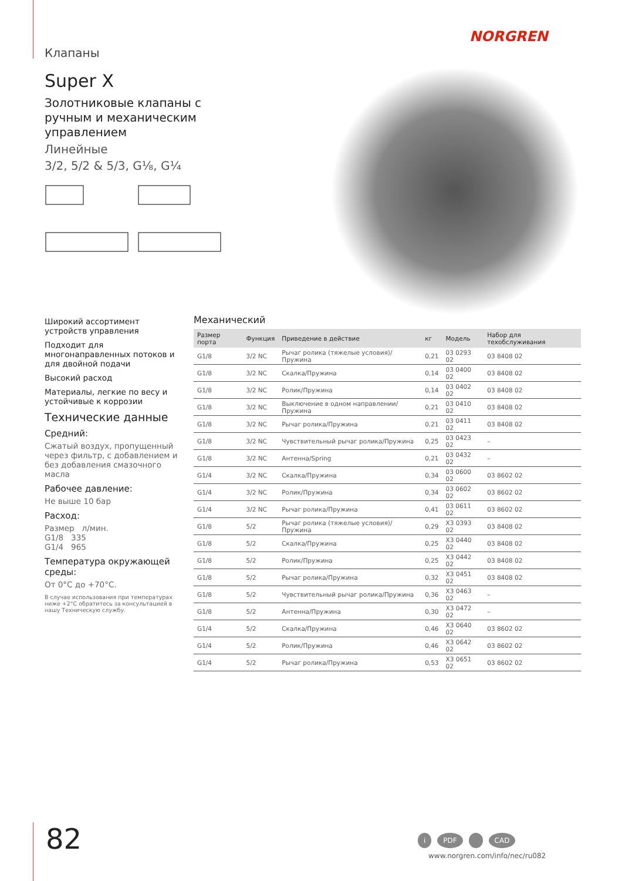Клапаны
NORGREN
Super X
Золотниковые клапаны с ручным и механическим управлением
Линейные
3/2, 5/2 & 5/3, G⅛, G¼
Широкий ассортимент устройств управления
Подходит для многонаправленных потоков и для двойной подачи
Высокий расход
Материалы, легкие по весу и устойчивые к коррозии
Технические данные
Средний:
Сжатый воздух, пропущенный через фильтр, с добавлением и без добавления смазочного масла
Рабочее давление:
Не выше 10 бар
Расход:
Размер л/мин.
G1/8 335
G1/4 965
Температура окружающей среды:
От 0°C до +70°C.
В случае использования при температурах ниже +2°C обратитесь за консультацией в нашу Техническую службу.
Механический
| Размер порта | Функция | Приведение в действие | кг | Модель | Набор для техобслуживания |
| --- | --- | --- | --- | --- | --- |
| G1/8 | 3/2 NC | Рычаг ролика (тяжелые условия)/Пружина | 0,21 | 03 0293 02 | 03 8408 02 |
| G1/8 | 3/2 NC | Скалка/Пружина | 0,14 | 03 0400 02 | 03 8408 02 |
| G1/8 | 3/2 NC | Ролик/Пружина | 0,14 | 03 0402 02 | 03 8408 02 |
| G1/8 | 3/2 NC | Выключение в одном направлении/Пружина | 0,21 | 03 0410 02 | 03 8408 02 |
| G1/8 | 3/2 NC | Рычаг ролика/Пружина | 0,21 | 03 0411 02 | 03 8408 02 |
| G1/8 | 3/2 NC | Чувствительный рычаг ролика/Пружина | 0,25 | 03 0423 02 | – |
| G1/8 | 3/2 NC | Антенна/Spring | 0,21 | 03 0432 02 | – |
| G1/4 | 3/2 NC | Скалка/Пружина | 0,34 | 03 0600 02 | 03 8602 02 |
| G1/4 | 3/2 NC | Ролик/Пружина | 0,34 | 03 0602 02 | 03 8602 02 |
| G1/4 | 3/2 NC | Рычаг ролика/Пружина | 0,41 | 03 0611 02 | 03 8602 02 |
| G1/8 | 5/2 | Рычаг ролика (тяжелые условия)/Пружина | 0,29 | X3 0393 02 | 03 8408 02 |
| G1/8 | 5/2 | Скалка/Пружина | 0,25 | X3 0440 02 | 03 8408 02 |
| G1/8 | 5/2 | Ролик/Пружина | 0,25 | X3 0442 02 | 03 8408 02 |
| G1/8 | 5/2 | Рычаг ролика/Пружина | 0,32 | X3 0451 02 | 03 8408 02 |
| G1/8 | 5/2 | Чувствительный рычаг ролика/Пружина | 0,36 | X3 0463 02 | – |
| G1/8 | 5/2 | Антенна/Пружина | 0,30 | X3 0472 02 | – |
| G1/4 | 5/2 | Скалка/Пружина | 0,46 | X3 0640 02 | 03 8602 02 |
| G1/4 | 5/2 | Ролик/Пружина | 0,46 | X3 0642 02 | 03 8602 02 |
| G1/4 | 5/2 | Рычаг ролика/Пружина | 0,53 | X3 0651 02 | 03 8602 02 |
82 i PDF CAD
www.norgren.com/info/nec/ru082